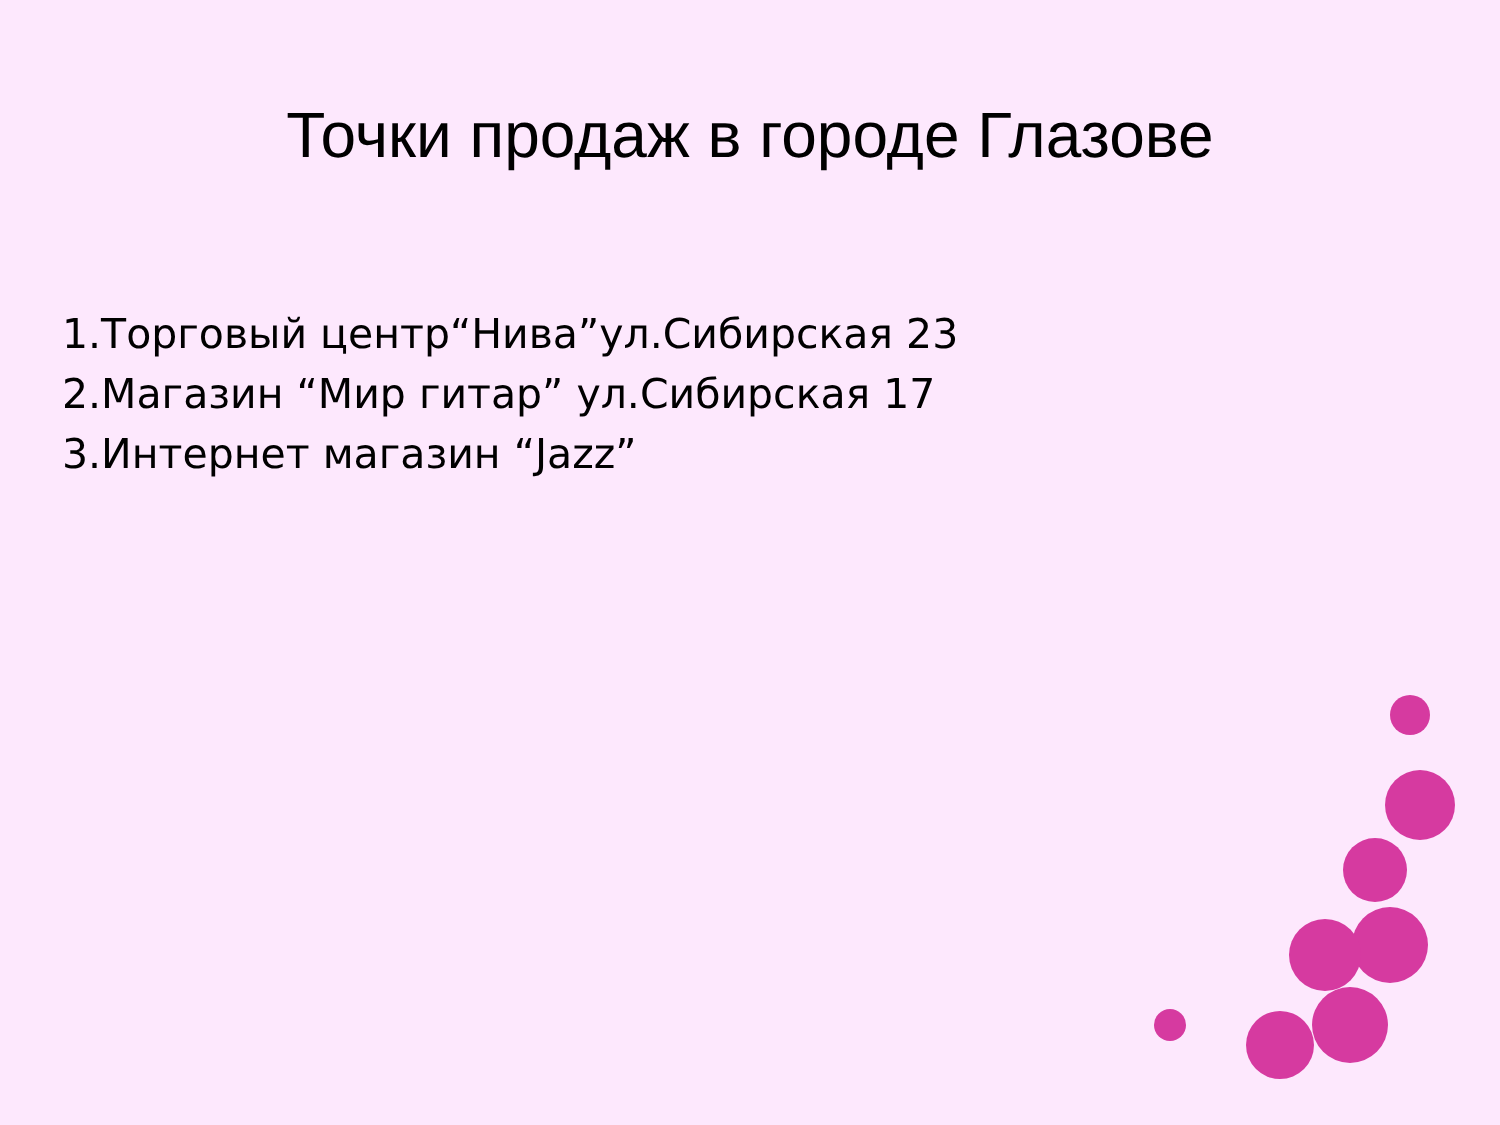Точки продаж в городе Глазове
1.Торговый центр“Нива”ул.Сибирская 23
2.Магазин “Мир гитар” ул.Сибирская 17
3.Интернет магазин “Jazz”